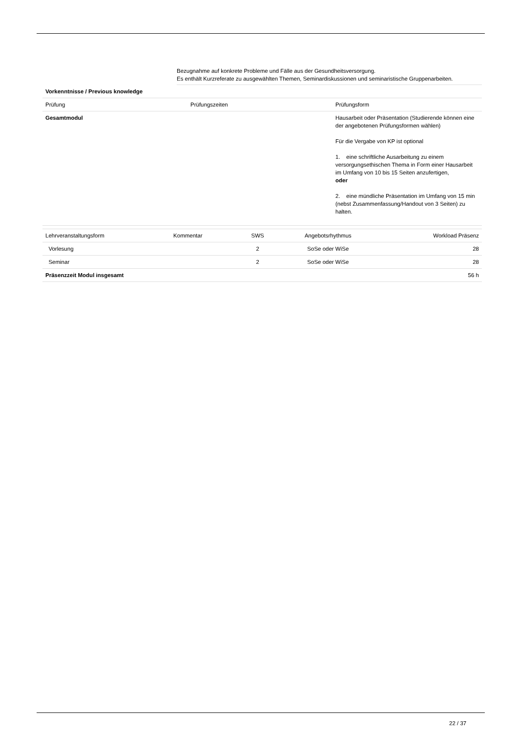Bezugnahme auf konkrete Probleme und Fälle aus der Gesundheitsversorgung.
Es enthält Kurzreferate zu ausgewählten Themen, Seminardiskussionen und seminaristische Gruppenarbeiten.
| Vorkenntnisse / Previous knowledge | | |
| Prüfung | Prüfungszeiten | Prüfungsform |
| Gesamtmodul | | Hausarbeit oder Präsentation (Studierende können eine der angebotenen Prüfungsformen wählen) Für die Vergabe von KP ist optional 1. eine schriftliche Ausarbeitung zu einem versorgungsethischen Thema in Form einer Hausarbeit im Umfang von 10 bis 15 Seiten anzufertigen, oder 2. eine mündliche Präsentation im Umfang von 15 min (nebst Zusammenfassung/Handout von 3 Seiten) zu halten. |
| Lehrveranstaltungsform | Kommentar | SWS | Angebotsrhythmus | Workload Präsenz |
| --- | --- | --- | --- | --- |
| Vorlesung | | 2 | SoSe oder WiSe | 28 |
| Seminar | | 2 | SoSe oder WiSe | 28 |
| Präsenzzeit Modul insgesamt | | | | 56 h |
22 / 37